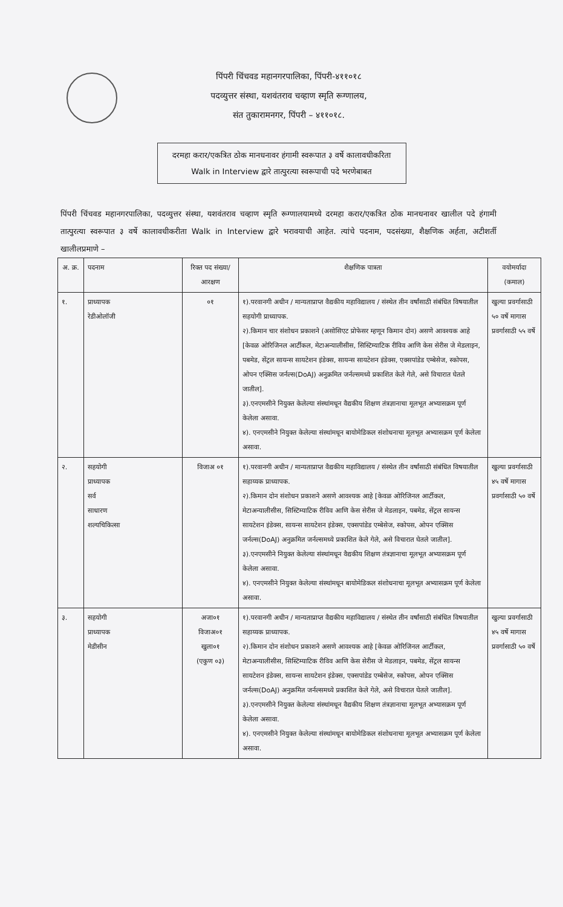पिंपरी चिंचवड महानगरपालिका, पिंपरी-४११०१८
पदव्युत्तर संस्था, यशवंतराव चव्हाण स्मृति रूग्णालय,
संत तुकारामनगर, पिंपरी – ४११०१८.
दरमहा करार/एकत्रित ठोक मानधनावर हंगामी स्वरूपात ३ वर्षे कालावधीकरिता Walk in Interview द्वारे तात्पुरत्या स्वरूपाची पदे भरणेबाबत
पिंपरी चिंचवड महानगरपालिका, पदव्युत्तर संस्था, यशवंतराव चव्हाण स्मृति रूग्णालयामध्ये दरमहा करार/एकत्रित ठोक मानधनावर खालील पदे हंगामी तात्पुरत्या स्वरूपात ३ वर्षे कालावधीकरीता Walk in Interview द्वारे भरावयाची आहेत. त्यांचे पदनाम, पदसंख्या, शैक्षणिक अर्हता, अटीशर्ती खालीलप्रमाणे –
| अ. क्र. | पदनाम | रिक्त पद संख्या/आरक्षण | शैक्षणिक पात्रता | वयोमर्यादा (कमाल) |
| --- | --- | --- | --- | --- |
| १. | प्राध्यापक रेडीओलॉजी | ०१ | १).परवानगी अधीन / मान्यताप्राप्त वैद्यकीय महाविद्यालय / संस्थेत तीन वर्षांसाठी संबंधित विषयातील सहयोगी प्राध्यापक. २).किमान चार संशोधन प्रकाशने (असोसिएट प्रोफेसर म्हणून किमान दोन) असणे आवश्यक आहे [केवळ ओरिजिनल आर्टीकल, मेटाअन्यालीसीस, सिस्टिम्याटिक रीविव आणि केस सेरीस जे मेडलाइन, पबमेड, सेंट्रल सायन्स सायटेशन इंडेक्स, सायन्स सायटेशन इंडेक्स, एक्सपांडेड एम्बेसेज, स्कोपस, ओपन एक्सिस जर्नल्स(DoAJ) अनुक्रमित जर्नल्समध्ये प्रकाशित केले गेले, असे विचारात घेतले जातील]. ३).एनएमसीने नियुक्त केलेल्या संस्थांमधून वैद्यकीय शिक्षण तंत्रज्ञानाचा मूलभूत अभ्यासक्रम पूर्ण केलेला असावा. ४). एनएमसीने नियुक्त केलेल्या संस्थांमधून बायोमेडिकल संशोधनाचा मूलभूत अभ्यासक्रम पूर्ण केलेला असावा. | खुल्या प्रवर्गासाठी ५० वर्षे मागास प्रवर्गासाठी ५५ वर्षे |
| २. | सहयोगी प्राध्यापक सर्व साधारण शल्यचिकित्सा | विजाअ ०१ | १).परवानगी अधीन / मान्यताप्राप्त वैद्यकीय महाविद्यालय / संस्थेत तीन वर्षांसाठी संबंधित विषयातील सहाय्यक प्राध्यापक. २).किमान दोन संशोधन प्रकाशने असणे आवश्यक आहे [केवळ ओरिजिनल आर्टीकल, मेटाअन्यालीसीस, सिस्टिम्याटिक रीविव आणि केस सेरीस जे मेडलाइन, पबमेड, सेंट्रल सायन्स सायटेशन इंडेक्स, सायन्स सायटेशन इंडेक्स, एक्सपांडेड एम्बेसेज, स्कोपस, ओपन एक्सिस जर्नल्स(DoAJ) अनुक्रमित जर्नल्समध्ये प्रकाशित केले गेले, असे विचारात घेतले जातील]. ३).एनएमसीने नियुक्त केलेल्या संस्थांमधून वैद्यकीय शिक्षण तंत्रज्ञानाचा मूलभूत अभ्यासक्रम पूर्ण केलेला असावा. ४). एनएमसीने नियुक्त केलेल्या संस्थांमधून बायोमेडिकल संशोधनाचा मूलभूत अभ्यासक्रम पूर्ण केलेला असावा. | खुल्या प्रवर्गासाठी ४५ वर्षे मागास प्रवर्गासाठी ५० वर्षे |
| ३. | सहयोगी प्राध्यापक मेडीसीन | अजा०१ विजाअ०१ खुला०१ (एकुण ०३) | १).परवानगी अधीन / मान्यताप्राप्त वैद्यकीय महाविद्यालय / संस्थेत तीन वर्षांसाठी संबंधित विषयातील सहाय्यक प्राध्यापक. २).किमान दोन संशोधन प्रकाशने असणे आवश्यक आहे [केवळ ओरिजिनल आर्टीकल, मेटाअन्यालीसीस, सिस्टिम्याटिक रीविव आणि केस सेरीस जे मेडलाइन, पबमेड, सेंट्रल सायन्स सायटेशन इंडेक्स, सायन्स सायटेशन इंडेक्स, एक्सपांडेड एम्बेसेज, स्कोपस, ओपन एक्सिस जर्नल्स(DoAJ) अनुक्रमित जर्नल्समध्ये प्रकाशित केले गेले, असे विचारात घेतले जातील]. ३).एनएमसीने नियुक्त केलेल्या संस्थांमधून वैद्यकीय शिक्षण तंत्रज्ञानाचा मूलभूत अभ्यासक्रम पूर्ण केलेला असावा. ४). एनएमसीने नियुक्त केलेल्या संस्थांमधून बायोमेडिकल संशोधनाचा मूलभूत अभ्यासक्रम पूर्ण केलेला असावा. | खुल्या प्रवर्गासाठी ४५ वर्षे मागास प्रवर्गासाठी ५० वर्षे |